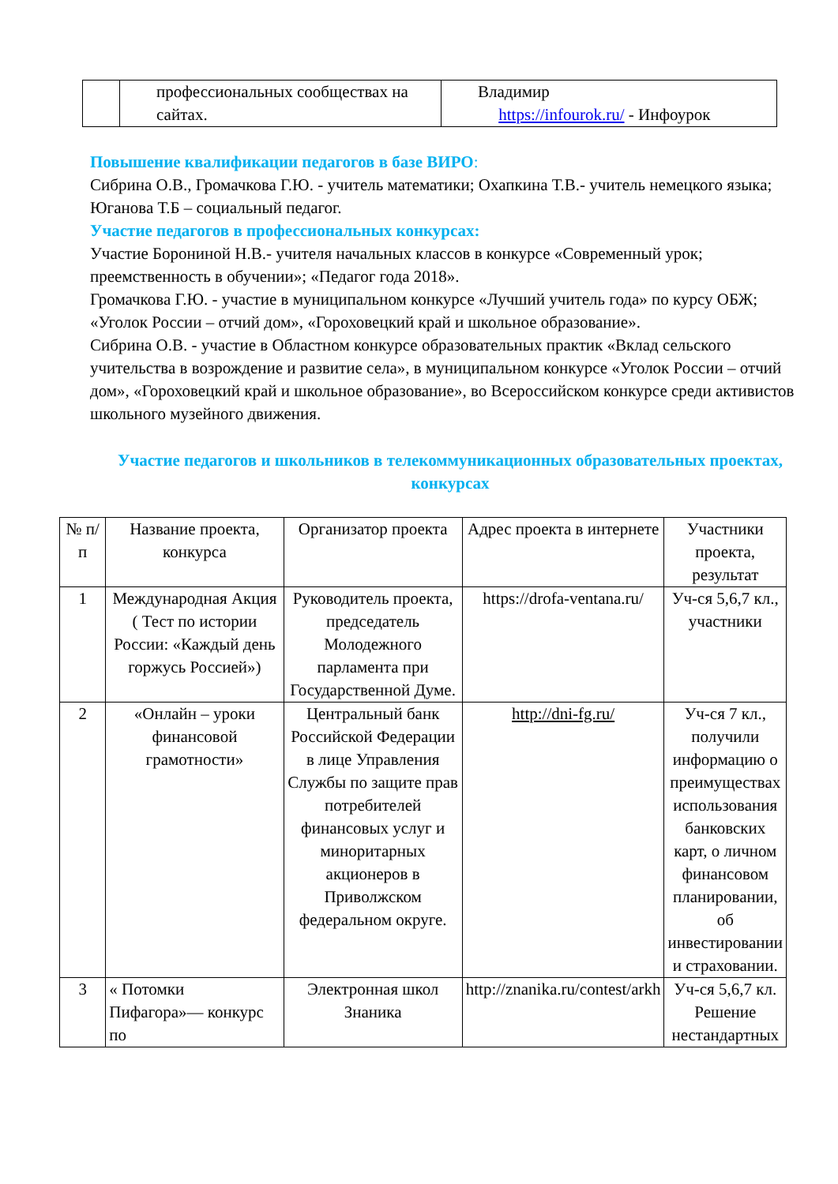| | профессиональных сообществах на сайтах. | Владимир https://infourok.ru/ - Инфоурок |
Повышение квалификации педагогов в базе ВИРО:
Сибрина О.В., Громачкова Г.Ю. - учитель математики; Охапкина Т.В.- учитель немецкого языка; Юганова Т.Б – социальный педагог.
Участие педагогов в профессиональных конкурсах:
Участие Борониной Н.В.- учителя начальных классов в конкурсе «Современный урок; преемственность в обучении»; «Педагог года 2018».
Громачкова Г.Ю. - участие в муниципальном конкурсе «Лучший учитель года» по курсу ОБЖ; «Уголок России – отчий дом», «Гороховецкий край и школьное образование».
Сибрина О.В. - участие в Областном конкурсе образовательных практик «Вклад сельского учительства в возрождение и развитие села», в муниципальном конкурсе «Уголок России – отчий дом», «Гороховецкий край и школьное образование», во Всероссийском конкурсе среди активистов школьного музейного движения.
Участие педагогов и школьников в телекоммуникационных образовательных проектах, конкурсах
| № п/п | Название проекта, конкурса | Организатор проекта | Адрес проекта в интернете | Участники проекта, результат |
| --- | --- | --- | --- | --- |
| 1 | Международная Акция ( Тест по истории России: «Каждый день горжусь Россией») | Руководитель проекта, председатель Молодежного парламента при Государственной Думе. | https://drofa-ventana.ru/ | Уч-ся 5,6,7 кл., участники |
| 2 | «Онлайн – уроки финансовой грамотности» | Центральный банк Российской Федерации в лице Управления Службы по защите прав потребителей финансовых услуг и миноритарных акционеров в Приволжском федеральном округе. | http://dni-fg.ru/ | Уч-ся 7 кл., получили информацию о преимуществах использования банковских карт, о личном финансовом планировании, об инвестировании и страховании. |
| 3 | « Потомки Пифагора»— конкурс по | Электронная школ Знаника | http://znanika.ru/contest/arkh | Уч-ся 5,6,7 кл. Решение нестандартных |